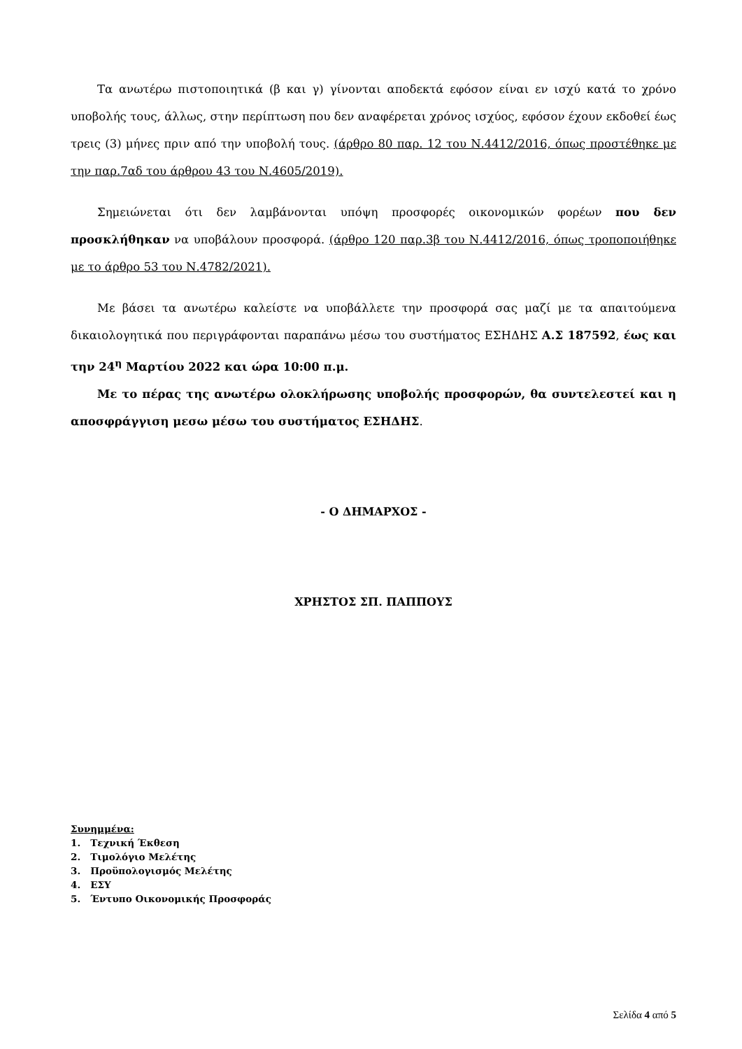Τα ανωτέρω πιστοποιητικά (β και γ) γίνονται αποδεκτά εφόσον είναι εν ισχύ κατά το χρόνο υποβολής τους, άλλως, στην περίπτωση που δεν αναφέρεται χρόνος ισχύος, εφόσον έχουν εκδοθεί έως τρεις (3) μήνες πριν από την υποβολή τους. (άρθρο 80 παρ. 12 του Ν.4412/2016, όπως προστέθηκε με την παρ.7αδ του άρθρου 43 του Ν.4605/2019).
Σημειώνεται ότι δεν λαμβάνονται υπόψη προσφορές οικονομικών φορέων που δεν προσκλήθηκαν να υποβάλουν προσφορά. (άρθρο 120 παρ.3β του Ν.4412/2016, όπως τροποποιήθηκε με το άρθρο 53 του Ν.4782/2021).
Με βάσει τα ανωτέρω καλείστε να υποβάλλετε την προσφορά σας μαζί με τα απαιτούμενα δικαιολογητικά που περιγράφονται παραπάνω μέσω του συστήματος ΕΣΗΔΗΣ Α.Σ 187592, έως και την 24<sup>η</sup> Μαρτίου 2022 και ώρα 10:00 π.μ.
Με το πέρας της ανωτέρω ολοκλήρωσης υποβολής προσφορών, θα συντελεστεί και η αποσφράγγιση μεσω μέσω του συστήματος ΕΣΗΔΗΣ.
- Ο ΔΗΜΑΡΧΟΣ -
ΧΡΗΣΤΟΣ ΣΠ. ΠΑΠΠΟΥΣ
Συνημμένα:
1. Τεχνική Έκθεση
2. Τιμολόγιο Μελέτης
3. Προϋπολογισμός Μελέτης
4. ΕΣΥ
5. Έντυπο Οικονομικής Προσφοράς
Σελίδα 4 από 5